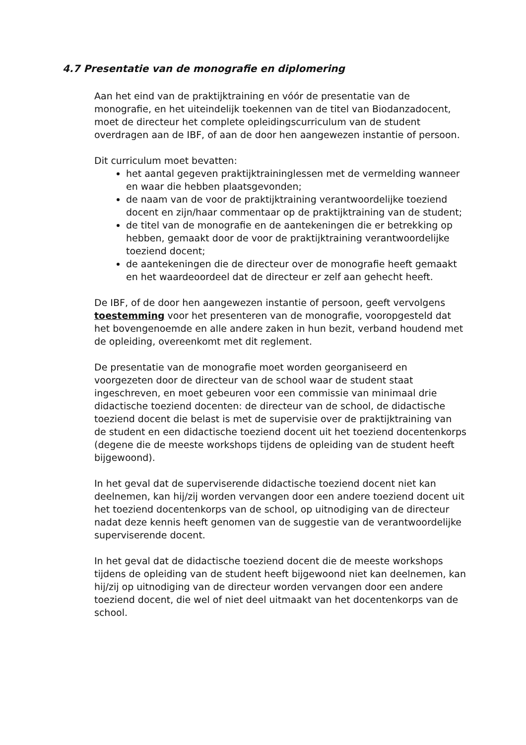4.7 Presentatie van de monografie en diplomering
Aan het eind van de praktijktraining en vóór de presentatie van de monografie, en het uiteindelijk toekennen van de titel van Biodanzadocent, moet de directeur het complete opleidingscurriculum van de student overdragen aan de IBF, of aan de door hen aangewezen instantie of persoon.
Dit curriculum moet bevatten:
het aantal gegeven praktijktraininglessen met de vermelding wanneer en waar die hebben plaatsgevonden;
de naam van de voor de praktijktraining verantwoordelijke toeziend docent en zijn/haar commentaar op de praktijktraining van de student;
de titel van de monografie en de aantekeningen die er betrekking op hebben, gemaakt door de voor de praktijktraining verantwoordelijke toeziend docent;
de aantekeningen die de directeur over de monografie heeft gemaakt en het waardeoordeel dat de directeur er zelf aan gehecht heeft.
De IBF, of de door hen aangewezen instantie of persoon, geeft vervolgens toestemming voor het presenteren van de monografie, vooropgesteld dat het bovengenoemde en alle andere zaken in hun bezit, verband houdend met de opleiding, overeenkomt met dit reglement.
De presentatie van de monografie moet worden georganiseerd en voorgezeten door de directeur van de school waar de student staat ingeschreven, en moet gebeuren voor een commissie van minimaal drie didactische toeziend docenten: de directeur van de school, de didactische toeziend docent die belast is met de supervisie over de praktijktraining van de student en een didactische toeziend docent uit het toeziend docentenkorps (degene die de meeste workshops tijdens de opleiding van de student heeft bijgewoond).
In het geval dat de superviserende didactische toeziend docent niet kan deelnemen, kan hij/zij worden vervangen door een andere toeziend docent uit het toeziend docentenkorps van de school, op uitnodiging van de directeur nadat deze kennis heeft genomen van de suggestie van de verantwoordelijke superviserende docent.
In het geval dat de didactische toeziend docent die de meeste workshops tijdens de opleiding van de student heeft bijgewoond niet kan deelnemen, kan hij/zij op uitnodiging van de directeur worden vervangen door een andere toeziend docent, die wel of niet deel uitmaakt van het docentenkorps van de school.